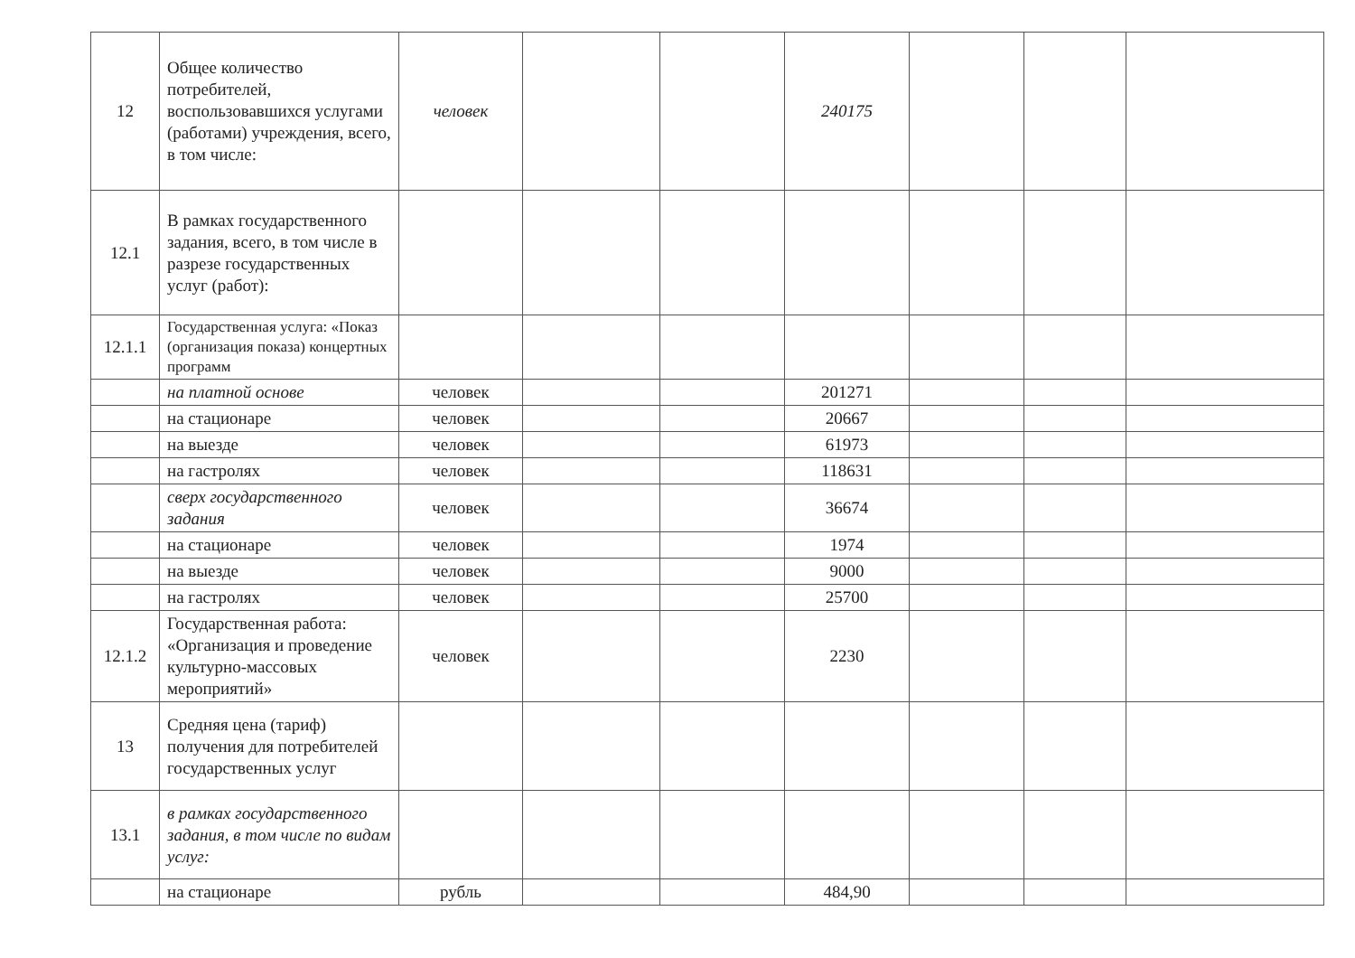| 12 | Общее количество потребителей, воспользовавшихся услугами (работами) учреждения, всего, в том числе: | человек | | | 240175 | | | |
| 12.1 | В рамках государственного задания, всего, в том числе в разрезе государственных услуг (работ): | | | | | | | |
| 12.1.1 | Государственная услуга: «Показ (организация показа) концертных программ | | | | | | | |
| | на платной основе | человек | | | 201271 | | | |
| | на стационаре | человек | | | 20667 | | | |
| | на выезде | человек | | | 61973 | | | |
| | на гастролях | человек | | | 118631 | | | |
| | сверх государственного задания | человек | | | 36674 | | | |
| | на стационаре | человек | | | 1974 | | | |
| | на выезде | человек | | | 9000 | | | |
| | на гастролях | человек | | | 25700 | | | |
| 12.1.2 | Государственная работа: «Организация и проведение культурно-массовых мероприятий» | человек | | | 2230 | | | |
| 13 | Средняя цена (тариф) получения для потребителей государственных услуг | | | | | | | |
| 13.1 | в рамках государственного задания, в том числе по видам услуг: | | | | | | | |
| | на стационаре | рубль | | | 484,90 | | | |